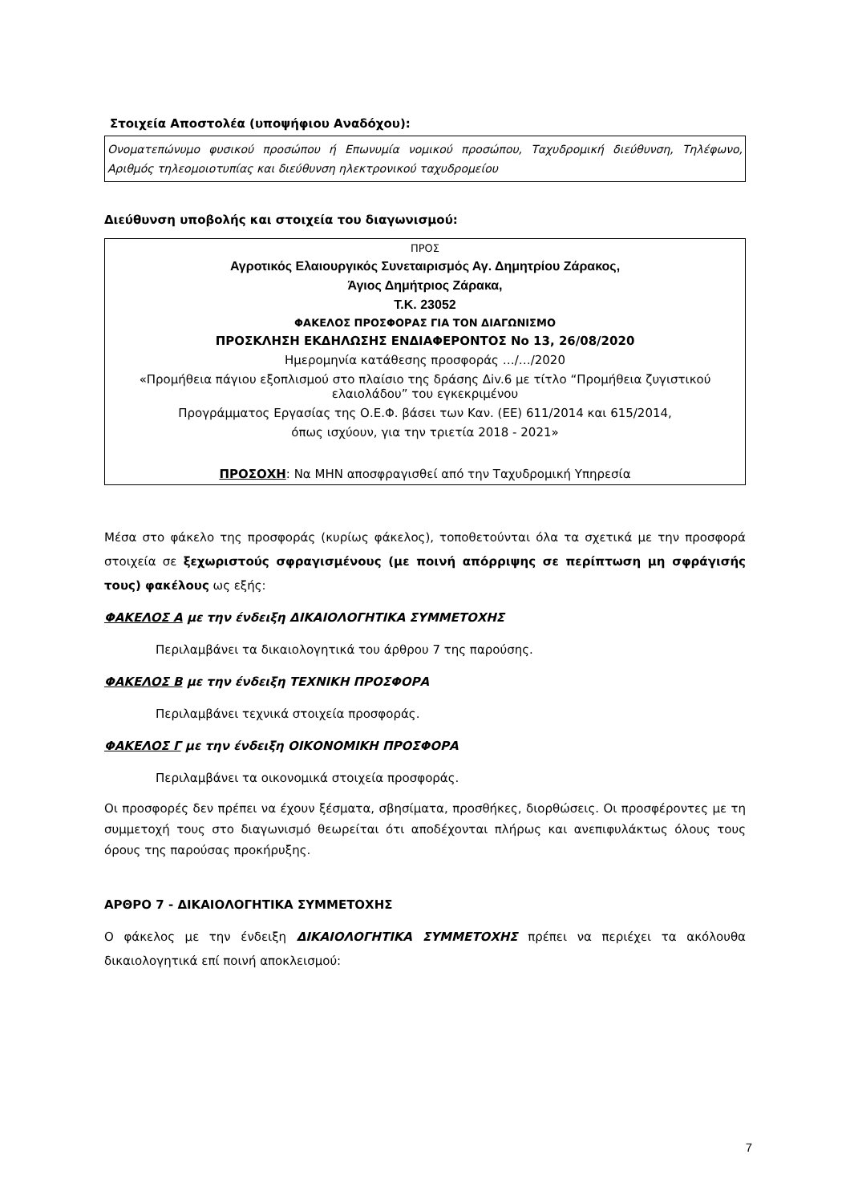Στοιχεία Αποστολέα (υποψήφιου Αναδόχου):
Ονοματεπώνυμο φυσικού προσώπου ή Επωνυμία νομικού προσώπου, Ταχυδρομική διεύθυνση, Τηλέφωνο, Αριθμός τηλεομοιοτυπίας και διεύθυνση ηλεκτρονικού ταχυδρομείου
Διεύθυνση υποβολής και στοιχεία του διαγωνισμού:
ΠΡΟΣ
Αγροτικός Ελαιουργικός Συνεταιρισμός Αγ. Δημητρίου Ζάρακος,
Άγιος Δημήτριος Ζάρακα,
Τ.Κ. 23052
ΦΑΚΕΛΟΣ ΠΡΟΣΦΟΡΑΣ ΓΙΑ ΤΟΝ ΔΙΑΓΩΝΙΣΜΟ
ΠΡΟΣΚΛΗΣΗ ΕΚΔΗΛΩΣΗΣ ΕΝΔΙΑΦΕΡΟΝΤΟΣ Νο 13, 26/08/2020
Ημερομηνία κατάθεσης προσφοράς …/…/2020
«Προμήθεια πάγιου εξοπλισμού στο πλαίσιο της δράσης Δiv.6 με τίτλο “Προμήθεια ζυγιστικού ελαιολάδου” του εγκεκριμένου
Προγράμματος Εργασίας της Ο.Ε.Φ. βάσει των Καν. (ΕΕ) 611/2014 και 615/2014,
όπως ισχύουν, για την τριετία 2018 - 2021»
ΠΡΟΣΟΧΗ: Να ΜΗΝ αποσφραγισθεί από την Ταχυδρομική Υπηρεσία
Μέσα στο φάκελο της προσφοράς (κυρίως φάκελος), τοποθετούνται όλα τα σχετικά με την προσφορά στοιχεία σε ξεχωριστούς σφραγισμένους (με ποινή απόρριψης σε περίπτωση μη σφράγισής τους) φακέλους ως εξής:
ΦΑΚΕΛΟΣ Α με την ένδειξη ΔΙΚΑΙΟΛΟΓΗΤΙΚΑ ΣΥΜΜΕΤΟΧΗΣ
Περιλαμβάνει τα δικαιολογητικά του άρθρου 7 της παρούσης.
ΦΑΚΕΛΟΣ Β με την ένδειξη ΤΕΧΝΙΚΗ ΠΡΟΣΦΟΡΑ
Περιλαμβάνει τεχνικά στοιχεία προσφοράς.
ΦΑΚΕΛΟΣ Γ με την ένδειξη ΟΙΚΟΝΟΜΙΚΗ ΠΡΟΣΦΟΡΑ
Περιλαμβάνει τα οικονομικά στοιχεία προσφοράς.
Οι προσφορές δεν πρέπει να έχουν ξέσματα, σβησίματα, προσθήκες, διορθώσεις. Οι προσφέροντες με τη συμμετοχή τους στο διαγωνισμό θεωρείται ότι αποδέχονται πλήρως και ανεπιφυλάκτως όλους τους όρους της παρούσας προκήρυξης.
ΑΡΘΡΟ 7 - ΔΙΚΑΙΟΛΟΓΗΤΙΚΑ ΣΥΜΜΕΤΟΧΗΣ
Ο φάκελος με την ένδειξη ΔΙΚΑΙΟΛΟΓΗΤΙΚΑ ΣΥΜΜΕΤΟΧΗΣ πρέπει να περιέχει τα ακόλουθα δικαιολογητικά επί ποινή αποκλεισμού:
7